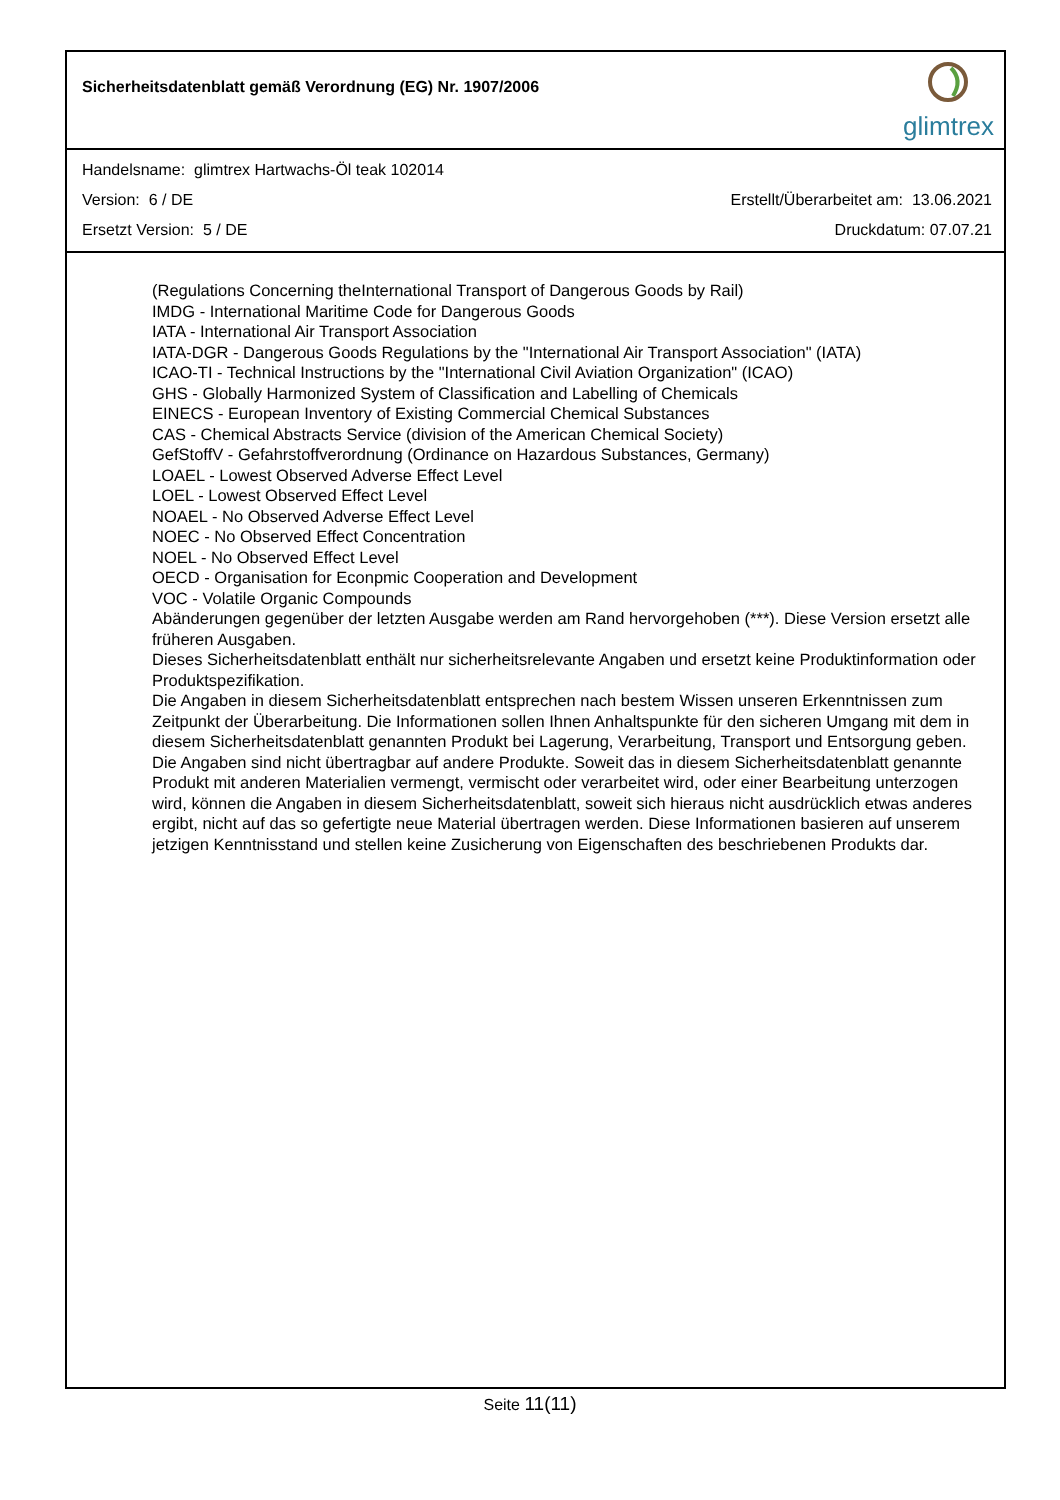Sicherheitsdatenblatt gemäß Verordnung (EG) Nr. 1907/2006
glimtrex
Handelsname: glimtrex Hartwachs-Öl teak 102014
Version: 6 / DE Erstellt/Überarbeitet am: 13.06.2021
Ersetzt Version: 5 / DE Druckdatum: 07.07.21
(Regulations Concerning theInternational Transport of Dangerous Goods by Rail)
IMDG - International Maritime Code for Dangerous Goods
IATA - International Air Transport Association
IATA-DGR - Dangerous Goods Regulations by the "International Air Transport Association" (IATA)
ICAO-TI - Technical Instructions by the "International Civil Aviation Organization" (ICAO)
GHS - Globally Harmonized System of Classification and Labelling of Chemicals
EINECS - European Inventory of Existing Commercial Chemical Substances
CAS - Chemical Abstracts Service (division of the American Chemical Society)
GefStoffV - Gefahrstoffverordnung (Ordinance on Hazardous Substances, Germany)
LOAEL - Lowest Observed Adverse Effect Level
LOEL - Lowest Observed Effect Level
NOAEL - No Observed Adverse Effect Level
NOEC - No Observed Effect Concentration
NOEL - No Observed Effect Level
OECD - Organisation for Econpmic Cooperation and Development
VOC - Volatile Organic Compounds
Abänderungen gegenüber der letzten Ausgabe werden am Rand hervorgehoben (***). Diese Version ersetzt alle früheren Ausgaben.
Dieses Sicherheitsdatenblatt enthält nur sicherheitsrelevante Angaben und ersetzt keine Produktinformation oder Produktspezifikation.
Die Angaben in diesem Sicherheitsdatenblatt entsprechen nach bestem Wissen unseren Erkenntnissen zum Zeitpunkt der Überarbeitung. Die Informationen sollen Ihnen Anhaltspunkte für den sicheren Umgang mit dem in diesem Sicherheitsdatenblatt genannten Produkt bei Lagerung, Verarbeitung, Transport und Entsorgung geben.
Die Angaben sind nicht übertragbar auf andere Produkte. Soweit das in diesem Sicherheitsdatenblatt genannte Produkt mit anderen Materialien vermengt, vermischt oder verarbeitet wird, oder einer Bearbeitung unterzogen wird, können die Angaben in diesem Sicherheitsdatenblatt, soweit sich hieraus nicht ausdrücklich etwas anderes ergibt, nicht auf das so gefertigte neue Material übertragen werden. Diese Informationen basieren auf unserem jetzigen Kenntnisstand und stellen keine Zusicherung von Eigenschaften des beschriebenen Produkts dar.
Seite 11(11)